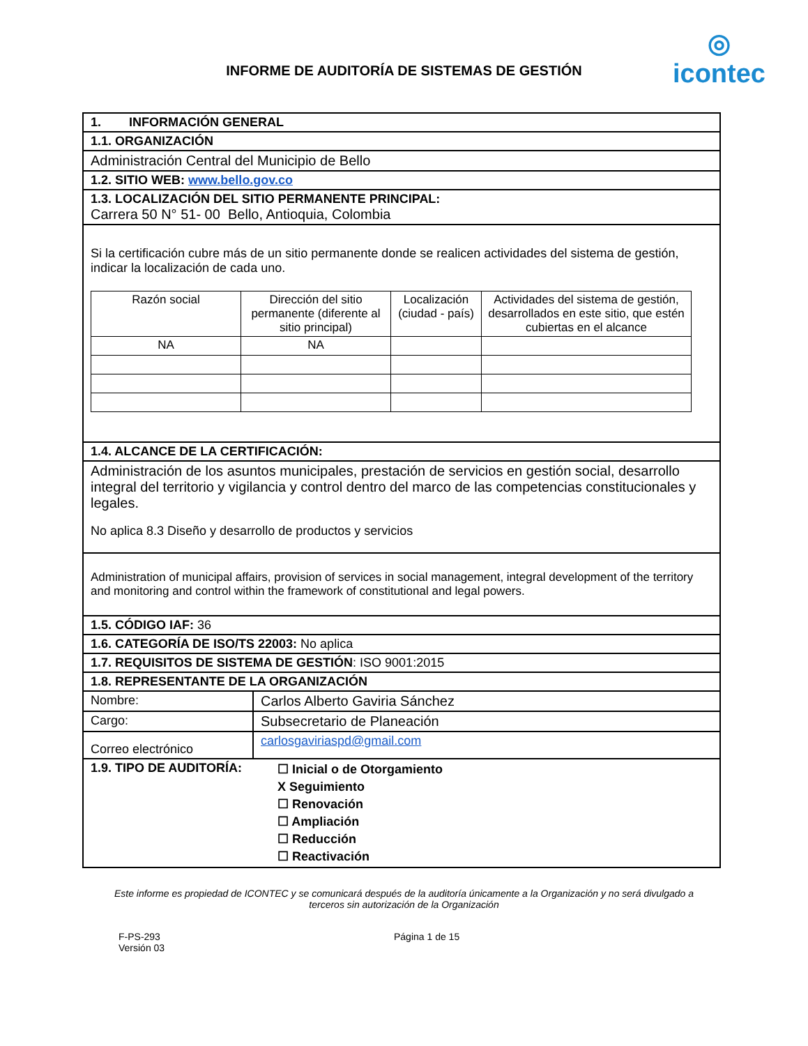◎
icontec
INFORME DE AUDITORÍA DE SISTEMAS DE GESTIÓN
| 1. INFORMACIÓN GENERAL | |
| 1.1. ORGANIZACIÓN | |
| Administración Central del Municipio de Bello | |
| 1.2. SITIO WEB: www.bello.gov.co | |
| 1.3. LOCALIZACIÓN DEL SITIO PERMANENTE PRINCIPAL: Carrera 50 N° 51- 00 Bello, Antioquia, Colombia | |
| Si la certificación cubre más de un sitio permanente donde se realicen actividades del sistema de gestión, indicar la localización de cada uno. / Razón social / Dirección del sitio permanente (diferente al sitio principal) / Localización (ciudad - país) / Actividades del sistema de gestión, desarrollados en este sitio, que estén cubiertas en el alcance / / NA / NA / / / | |
| 1.4. ALCANCE DE LA CERTIFICACIÓN: | |
| Administración de los asuntos municipales, prestación de servicios en gestión social, desarrollo integral del territorio y vigilancia y control dentro del marco de las competencias constitucionales y legales. No aplica 8.3 Diseño y desarrollo de productos y servicios | |
| Administration of municipal affairs, provision of services in social management, integral development of the territory and monitoring and control within the framework of constitutional and legal powers. | |
| 1.5. CÓDIGO IAF: 36 | |
| 1.6. CATEGORÍA DE ISO/TS 22003: No aplica | |
| 1.7. REQUISITOS DE SISTEMA DE GESTIÓN : ISO 9001:2015 | |
| 1.8. REPRESENTANTE DE LA ORGANIZACIÓN | |
| Nombre: | Carlos Alberto Gaviria Sánchez |
| Cargo: | Subsecretario de Planeación |
| Correo electrónico | carlosgaviriaspd@gmail.com |
| 1.9. TIPO DE AUDITORÍA: | ☐ Inicial o de Otorgamiento X Seguimiento ☐ Renovación ☐ Ampliación ☐ Reducción ☐ Reactivación |
Este informe es propiedad de ICONTEC y se comunicará después de la auditoría únicamente a la Organización y no será divulgado a terceros sin autorización de la Organización
F-PS-293
Versión 03
Página 1 de 15